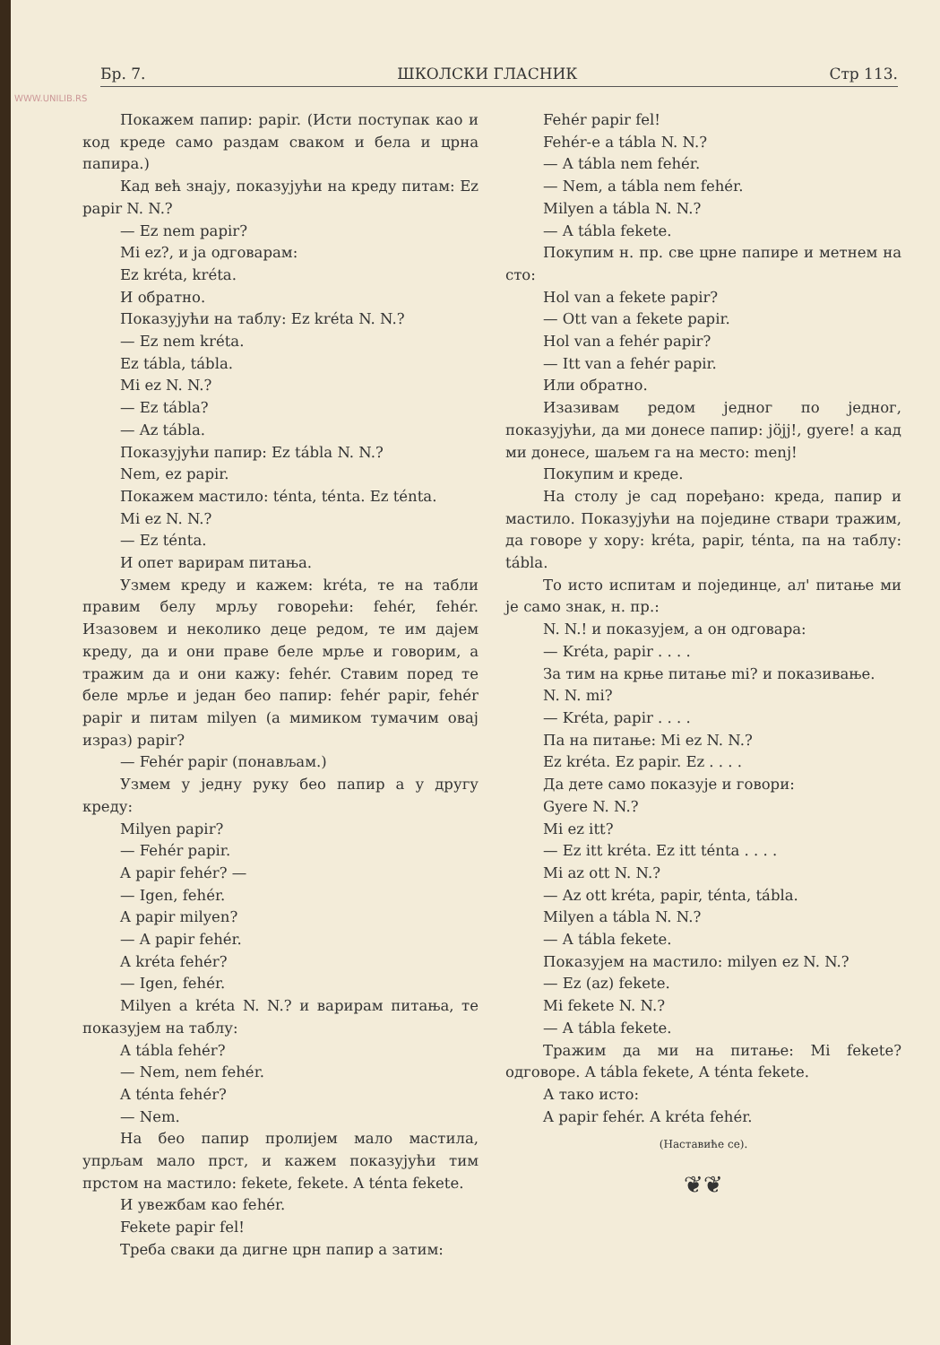Бр. 7. ШКОЛСКИ ГЛАСНИК Стр 113.
WWW.UNILIB.RS
Покажем папир: papir. (Исти поступак као и код креде само раздам сваком и бела и црна папира.)
Кад већ знају, показујући на креду питам: Ez papir N. N.?
— Ez nem papir?
Mi ez?, и ја одговарам:
Ez kréta, kréta.
И обратно.
Показујући на таблу: Ez kréta N. N.?
— Ez nem kréta.
Ez tábla, tábla.
Mi ez N. N.?
— Ez tábla?
— Az tábla.
Показујући папир: Ez tábla N. N.?
Nem, ez papir.
Покажем мастило: ténta, ténta. Ez ténta.
Mi ez N. N.?
— Ez ténta.
И опет варирам питања.
Узмем креду и кажем: kréta, те на табли правим белу мрљу говорећи: fehér, fehér. Изазовем и неколико деце редом, те им дајем креду, да и они праве беле мрље и говорим, а тражим да и они кажу: fehér. Ставим поред те беле мрље и један бео папир: fehér papir, fehér papir и питам milyen (а мимиком тумачим овај израз) papir?
— Fehér papir (понављам.)
Узмем у једну руку бео папир а у другу креду:
Milyen papir?
— Fehér papir.
A papir fehér? —
— Igen, fehér.
A papir milyen?
— A papir fehér.
A kréta fehér?
— Igen, fehér.
Milyen a kréta N. N.? и варирам питања, те показујем на таблу:
A tábla fehér?
— Nem, nem fehér.
A ténta fehér?
— Nem.
На бео папир пролијем мало мастила, упрљам мало прст, и кажем показујући тим прстом на мастило: fekete, fekete. A ténta fekete.
И увежбам као fehér.
Fekete papir fel!
Треба сваки да дигне црн папир а затим:
Fehér papir fel!
Fehér-e a tábla N. N.?
— A tábla nem fehér.
— Nem, a tábla nem fehér.
Milyen a tábla N. N.?
— A tábla fekete.
Покупим н. пр. све црне папире и метнем на сто:
Hol van a fekete papir?
— Ott van a fekete papir.
Hol van a fehér papir?
— Itt van a fehér papir.
Или обратно.
Изазивам редом једног по једног, показујући, да ми донесе папир: jöjj!, gyere! а кад ми донесе, шаљем га на место: menj!
Покупим и креде.
На столу је сад поређано: креда, папир и мастило. Показујући на поједине ствари тражим, да говоре у хору: kréta, papir, ténta, па на таблу: tábla.
То исто испитам и појединце, ал' питање ми је само знак, н. пр.:
N. N.! и показујем, а он одговара:
— Kréta, papir . . . .
За тим на крње питање mi? и показивање.
N. N. mi?
— Kréta, papir . . . .
Па на питање: Mi ez N. N.?
Ez kréta. Ez papir. Ez . . . .
Да дете само показује и говори:
Gyere N. N.?
Mi ez itt?
— Ez itt kréta. Ez itt ténta . . . .
Mi az ott N. N.?
— Az ott kréta, papir, ténta, tábla.
Milyen a tábla N. N.?
— A tábla fekete.
Показујем на мастило: milyen ez N. N.?
— Ez (az) fekete.
Mi fekete N. N.?
— A tábla fekete.
Тражим да ми на питање: Mi fekete? одговоре. A tábla fekete, A ténta fekete.
А тако исто:
A papir fehér. A kréta fehér.
(Наставиће се).
❦❦